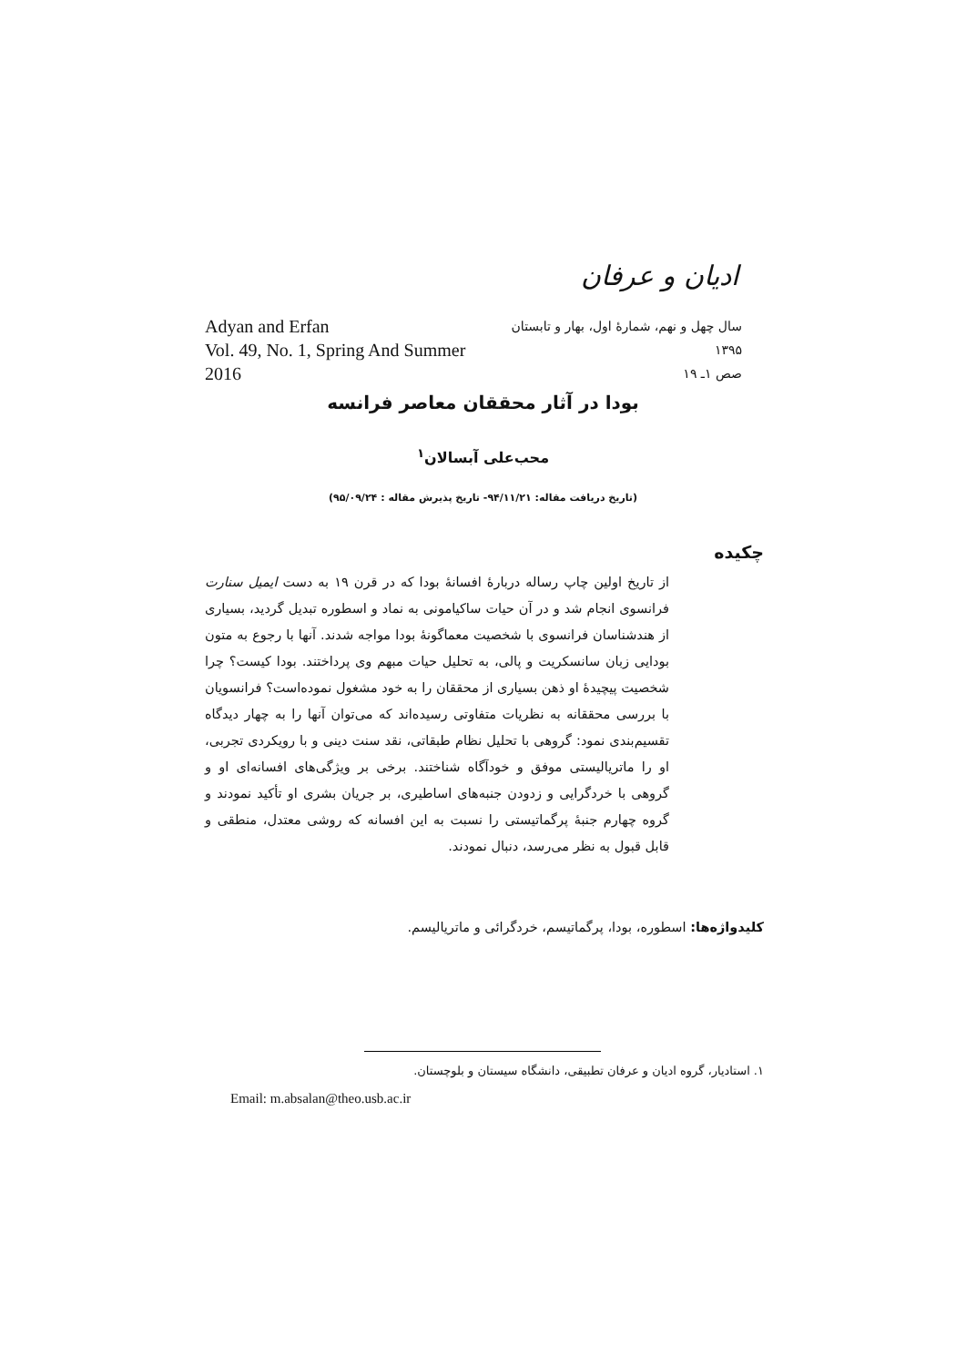ادیان و عرفان
Adyan and Erfan
Vol. 49, No. 1, Spring And Summer 2016
سال چهل و نهم، شمارۀ اول، بهار و تابستان ۱۳۹۵
صص ۱ـ ۱۹
بودا در آثار محققان معاصر فرانسه
محب‌علی آبسالان<sup>۱</sup>
(تاریخ دریافت مقاله: ۹۴/۱۱/۲۱- تاریخ پذیرش مقاله : ۹۵/۰۹/۲۴)
چکیده
از تاریخ اولین چاپ رساله دربارۀ افسانۀ بودا که در قرن ۱۹ به دست ایمیل سنارت فرانسوی انجام شد و در آن حیات ساکیامونی به نماد و اسطوره تبدیل گردید، بسیاری از هندشناسان فرانسوی با شخصیت معماگونۀ بودا مواجه شدند. آنها با رجوع به متون بودایی زبان سانسکریت و پالی، به تحلیل حیات مبهم وی پرداختند. بودا کیست؟ چرا شخصیت پیچیدۀ او ذهن بسیاری از محققان را به خود مشغول نموده‌است؟ فرانسویان با بررسی محققانه به نظریات متفاوتی رسیده‌اند که می‌توان آنها را به چهار دیدگاه تقسیم‌بندی نمود: گروهی با تحلیل نظام طبقاتی، نقد سنت دینی و با رویکردی تجربی، او را ماتریالیستی موفق و خودآگاه شناختند. برخی بر ویژگی‌های افسانه‌ای او و گروهی با خردگرایی و زدودن جنبه‌های اساطیری، بر جریان بشری او تأکید نمودند و گروه چهارم جنبۀ پرگماتیستی را نسبت به این افسانه که روشی معتدل، منطقی و قابل قبول به نظر می‌رسد، دنبال نمودند.
کلیدواژه‌ها: اسطوره، بودا، پرگماتیسم، خردگرائی و ماتریالیسم.
۱. استادیار، گروه ادیان و عرفان تطبیقی، دانشگاه سیستان و بلوچستان.
Email: m.absalan@theo.usb.ac.ir